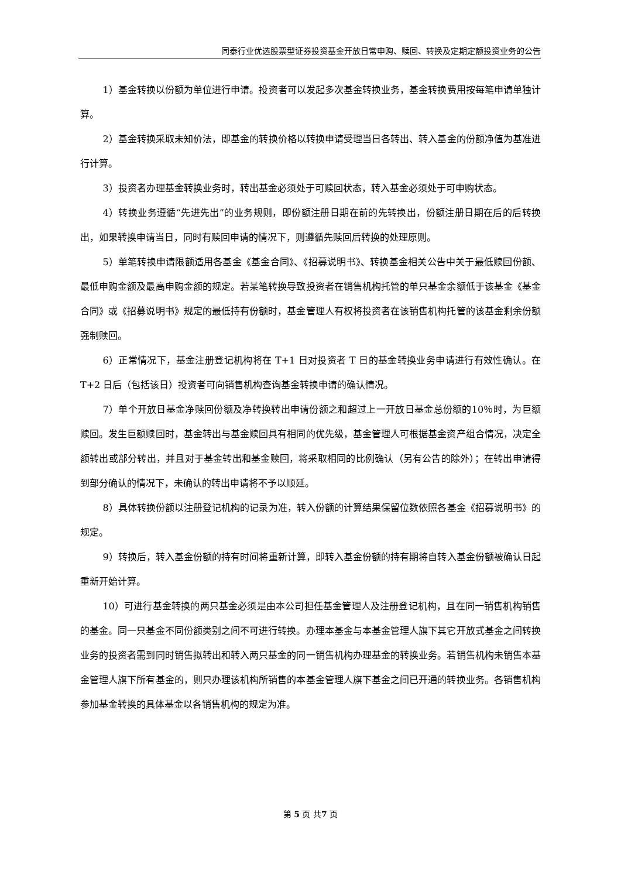同泰行业优选股票型证券投资基金开放日常申购、赎回、转换及定期定额投资业务的公告
1）基金转换以份额为单位进行申请。投资者可以发起多次基金转换业务，基金转换费用按每笔申请单独计算。
2）基金转换采取未知价法，即基金的转换价格以转换申请受理当日各转出、转入基金的份额净值为基准进行计算。
3）投资者办理基金转换业务时，转出基金必须处于可赎回状态，转入基金必须处于可申购状态。
4）转换业务遵循“先进先出”的业务规则，即份额注册日期在前的先转换出，份额注册日期在后的后转换出，如果转换申请当日，同时有赎回申请的情况下，则遵循先赎回后转换的处理原则。
5）单笔转换申请限额适用各基金《基金合同》、《招募说明书》、转换基金相关公告中关于最低赎回份额、最低申购金额及最高申购金额的规定。若某笔转换导致投资者在销售机构托管的单只基金余额低于该基金《基金合同》或《招募说明书》规定的最低持有份额时，基金管理人有权将投资者在该销售机构托管的该基金剩余份额强制赎回。
6）正常情况下，基金注册登记机构将在 T+1 日对投资者 T 日的基金转换业务申请进行有效性确认。在 T+2 日后（包括该日）投资者可向销售机构查询基金转换申请的确认情况。
7）单个开放日基金净赎回份额及净转换转出申请份额之和超过上一开放日基金总份额的10％时，为巨额赎回。发生巨额赎回时，基金转出与基金赎回具有相同的优先级，基金管理人可根据基金资产组合情况，决定全额转出或部分转出，并且对于基金转出和基金赎回，将采取相同的比例确认（另有公告的除外）；在转出申请得到部分确认的情况下，未确认的转出申请将不予以顺延。
8）具体转换份额以注册登记机构的记录为准，转入份额的计算结果保留位数依照各基金《招募说明书》的规定。
9）转换后，转入基金份额的持有时间将重新计算，即转入基金份额的持有期将自转入基金份额被确认日起重新开始计算。
10）可进行基金转换的两只基金必须是由本公司担任基金管理人及注册登记机构，且在同一销售机构销售的基金。同一只基金不同份额类别之间不可进行转换。办理本基金与本基金管理人旗下其它开放式基金之间转换业务的投资者需到同时销售拟转出和转入两只基金的同一销售机构办理基金的转换业务。若销售机构未销售本基金管理人旗下所有基金的，则只办理该机构所销售的本基金管理人旗下基金之间已开通的转换业务。各销售机构参加基金转换的具体基金以各销售机构的规定为准。
第 5 页 共7 页